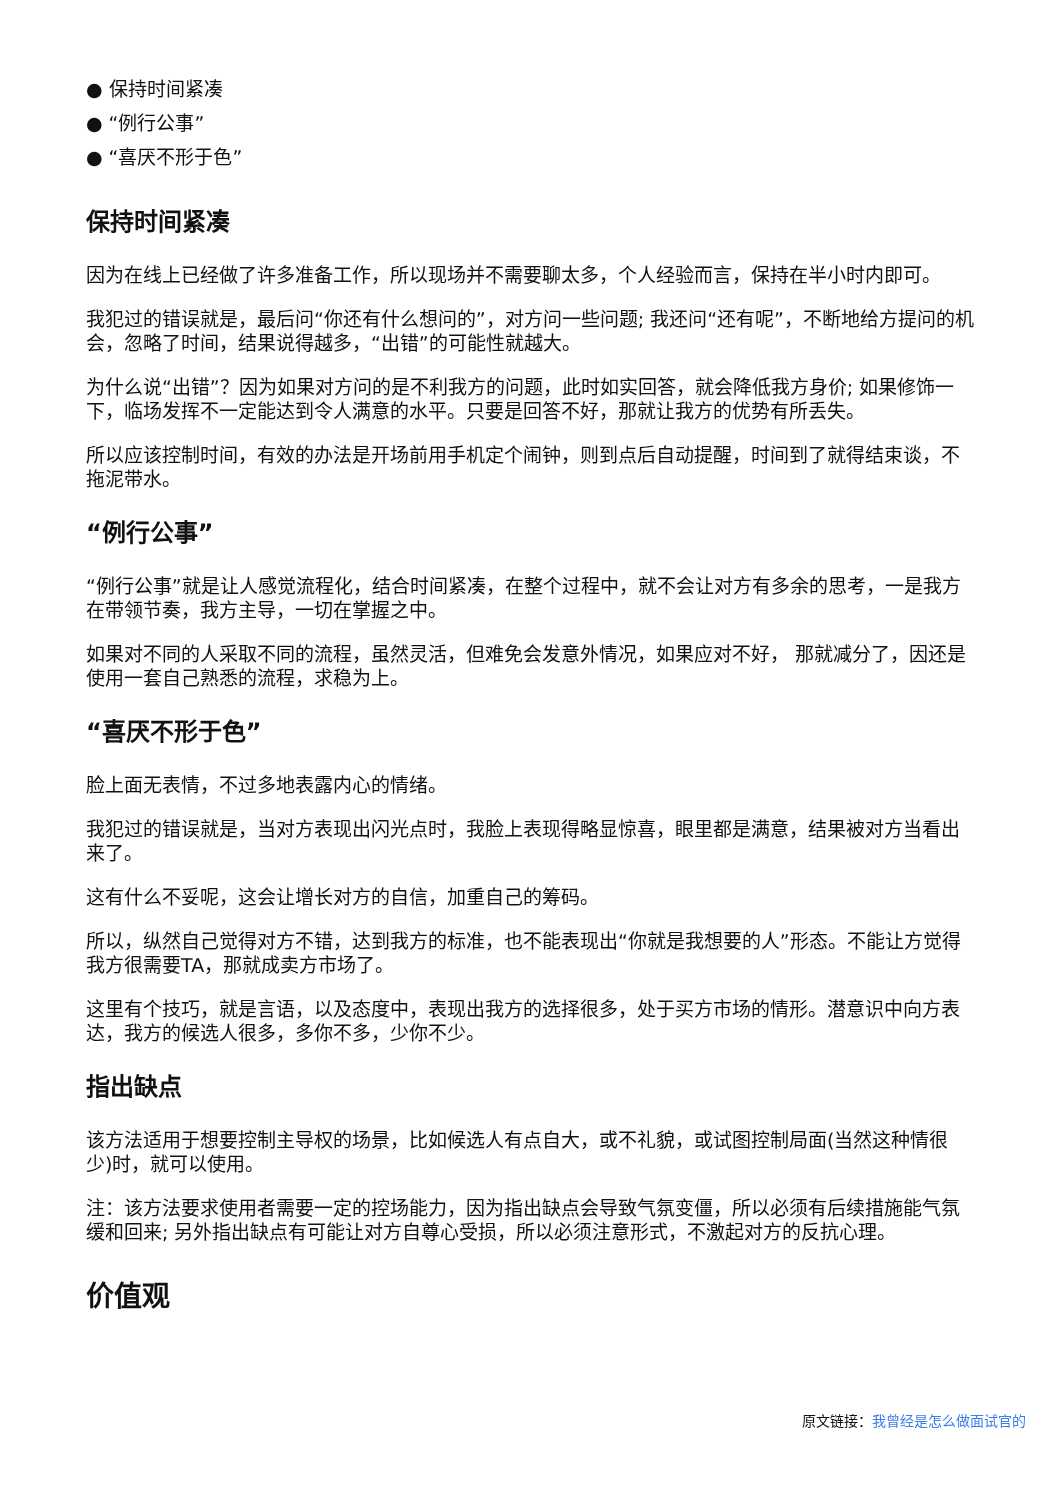● 保持时间紧凑
● “例行公事”
● “喜厌不形于色”
保持时间紧凑
因为在线上已经做了许多准备工作，所以现场并不需要聊太多，个人经验而言，保持在半小时内即可。
我犯过的错误就是，最后问“你还有什么想问的”，对方问一些问题; 我还问“还有呢”，不断地给方提问的机会，忽略了时间，结果说得越多，“出错”的可能性就越大。
为什么说“出错”？因为如果对方问的是不利我方的问题，此时如实回答，就会降低我方身价; 如果修饰一下，临场发挥不一定能达到令人满意的水平。只要是回答不好，那就让我方的优势有所丢失。
所以应该控制时间，有效的办法是开场前用手机定个闹钟，则到点后自动提醒，时间到了就得结束谈，不拖泥带水。
“例行公事”
“例行公事”就是让人感觉流程化，结合时间紧凑，在整个过程中，就不会让对方有多余的思考，一是我方在带领节奏，我方主导，一切在掌握之中。
如果对不同的人采取不同的流程，虽然灵活，但难免会发意外情况，如果应对不好， 那就减分了，因还是使用一套自己熟悉的流程，求稳为上。
“喜厌不形于色”
脸上面无表情，不过多地表露内心的情绪。
我犯过的错误就是，当对方表现出闪光点时，我脸上表现得略显惊喜，眼里都是满意，结果被对方当看出来了。
这有什么不妥呢，这会让增长对方的自信，加重自己的筹码。
所以，纵然自己觉得对方不错，达到我方的标准，也不能表现出“你就是我想要的人”形态。不能让方觉得我方很需要TA，那就成卖方市场了。
这里有个技巧，就是言语，以及态度中，表现出我方的选择很多，处于买方市场的情形。潜意识中向方表达，我方的候选人很多，多你不多，少你不少。
指出缺点
该方法适用于想要控制主导权的场景，比如候选人有点自大，或不礼貌，或试图控制局面(当然这种情很少)时，就可以使用。
注：该方法要求使用者需要一定的控场能力，因为指出缺点会导致气氛变僵，所以必须有后续措施能气氛缓和回来; 另外指出缺点有可能让对方自尊心受损，所以必须注意形式，不激起对方的反抗心理。
价值观
原文链接：我曾经是怎么做面试官的